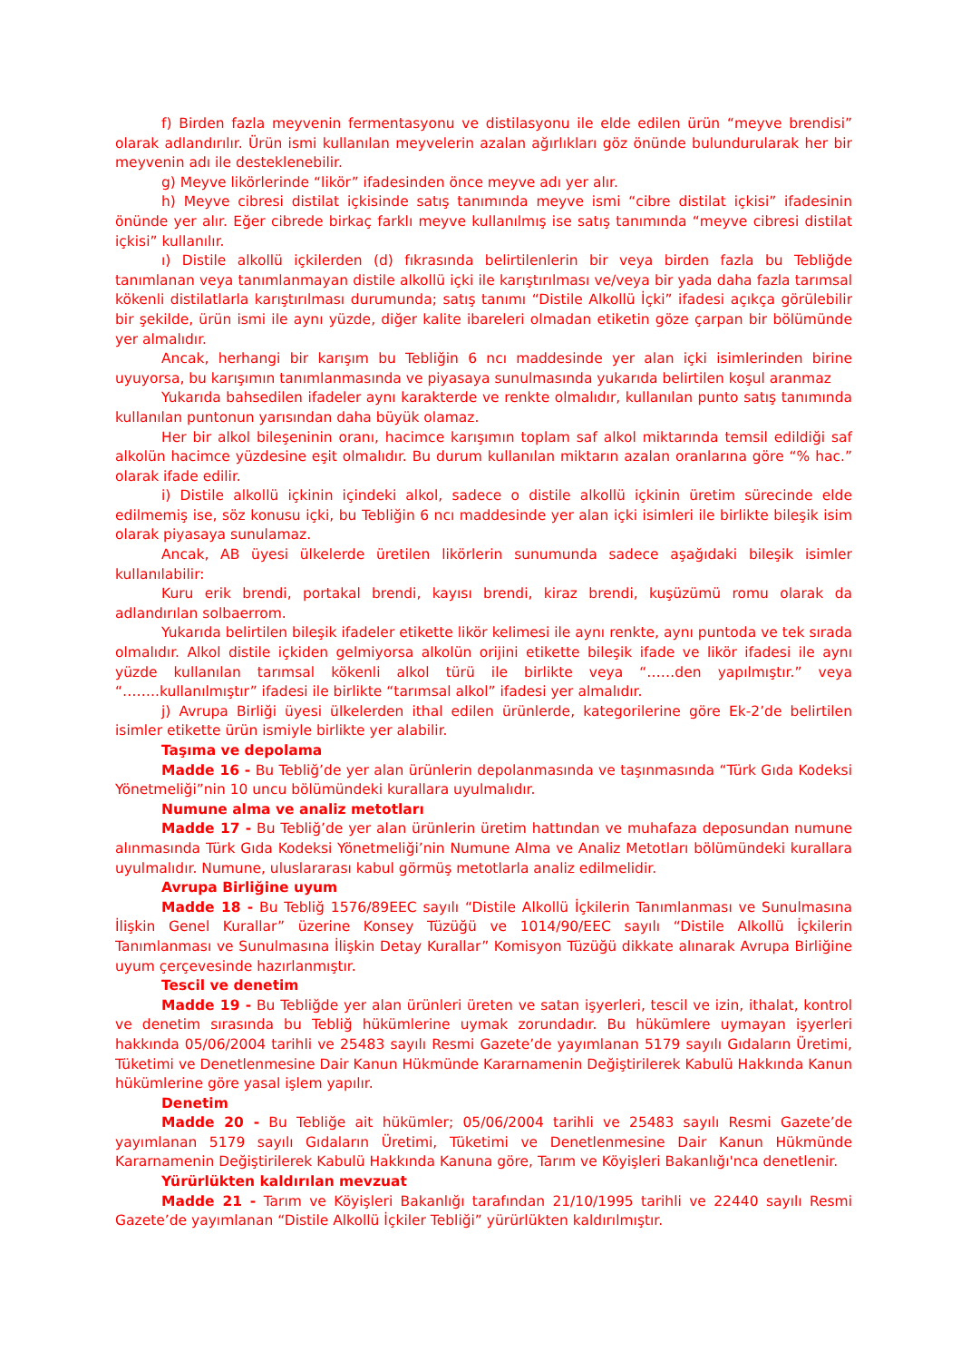f) Birden fazla meyvenin fermentasyonu ve distilasyonu ile elde edilen ürün “meyve brendisi” olarak adlandırılır. Ürün ismi kullanılan meyvelerin azalan ağırlıkları göz önünde bulundurularak her bir meyvenin adı ile desteklenebilir.
g) Meyve likörlerinde “likör” ifadesinden önce meyve adı yer alır.
h) Meyve cibresi distilat içkisinde satış tanımında meyve ismi “cibre distilat içkisi” ifadesinin önünde yer alır. Eğer cibrede birkaç farklı meyve kullanılmış ise satış tanımında “meyve cibresi distilat içkisi” kullanılır.
ı) Distile alkollü içkilerden (d) fıkrasında belirtilenlerin bir veya birden fazla bu Tebliğde tanımlanan veya tanımlanmayan distile alkollü içki ile karıştırılması ve/veya bir yada daha fazla tarımsal kökenli distilatlarla karıştırılması durumunda; satış tanımı “Distile Alkollü İçki” ifadesi açıkça görülebilir bir şekilde, ürün ismi ile aynı yüzde, diğer kalite ibareleri olmadan etiketin göze çarpan bir bölümünde yer almalıdır.
Ancak, herhangi bir karışım bu Tebliğin 6 ncı maddesinde yer alan içki isimlerinden birine uyuyorsa, bu karışımın tanımlanmasında ve piyasaya sunulmasında yukarıda belirtilen koşul aranmaz
Yukarıda bahsedilen ifadeler aynı karakterde ve renkte olmalıdır, kullanılan punto satış tanımında kullanılan puntonun yarısından daha büyük olamaz.
Her bir alkol bileşeninin oranı, hacimce karışımın toplam saf alkol miktarında temsil edildiği saf alkolün hacimce yüzdesine eşit olmalıdır. Bu durum kullanılan miktarın azalan oranlarına göre “% hac.” olarak ifade edilir.
i) Distile alkollü içkinin içindeki alkol, sadece o distile alkollü içkinin üretim sürecinde elde edilmemiş ise, söz konusu içki, bu Tebliğin 6 ncı maddesinde yer alan içki isimleri ile birlikte bileşik isim olarak piyasaya sunulamaz.
Ancak, AB üyesi ülkelerde üretilen likörlerin sunumunda sadece aşağıdaki bileşik isimler kullanılabilir:
Kuru erik brendi, portakal brendi, kayısı brendi, kiraz brendi, kuşüzümü romu olarak da adlandırılan solbaerrom.
Yukarıda belirtilen bileşik ifadeler etikette likör kelimesi ile aynı renkte, aynı puntoda ve tek sırada olmalıdır. Alkol distile içkiden gelmiyorsa alkolün orijini etikette bileşik ifade ve likör ifadesi ile aynı yüzde kullanılan tarımsal kökenli alkol türü ile birlikte veya “……den yapılmıştır.” veya “……..kullanılmıştır” ifadesi ile birlikte “tarımsal alkol” ifadesi yer almalıdır.
j) Avrupa Birliği üyesi ülkelerden ithal edilen ürünlerde, kategorilerine göre Ek-2’de belirtilen isimler etikette ürün ismiyle birlikte yer alabilir.
Taşıma ve depolama
Madde 16 - Bu Tebliğ’de yer alan ürünlerin depolanmasında ve taşınmasında “Türk Gıda Kodeksi Yönetmeliği”nin 10 uncu bölümündeki kurallara uyulmalıdır.
Numune alma ve analiz metotları
Madde 17 - Bu Tebliğ’de yer alan ürünlerin üretim hattından ve muhafaza deposundan numune alınmasında Türk Gıda Kodeksi Yönetmeliği’nin Numune Alma ve Analiz Metotları bölümündeki kurallara uyulmalıdır. Numune, uluslararası kabul görmüş metotlarla analiz edilmelidir.
Avrupa Birliğine uyum
Madde 18 - Bu Tebliğ 1576/89EEC sayılı “Distile Alkollü İçkilerin Tanımlanması ve Sunulmasına İlişkin Genel Kurallar” üzerine Konsey Tüzüğü ve 1014/90/EEC sayılı “Distile Alkollü İçkilerin Tanımlanması ve Sunulmasına İlişkin Detay Kurallar” Komisyon Tüzüğü dikkate alınarak Avrupa Birliğine uyum çerçevesinde hazırlanmıştır.
Tescil ve denetim
Madde 19 - Bu Tebliğde yer alan ürünleri üreten ve satan işyerleri, tescil ve izin, ithalat, kontrol ve denetim sırasında bu Tebliğ hükümlerine uymak zorundadır. Bu hükümlere uymayan işyerleri hakkında 05/06/2004 tarihli ve 25483 sayılı Resmi Gazete’de yayımlanan 5179 sayılı Gıdaların Üretimi, Tüketimi ve Denetlenmesine Dair Kanun Hükmünde Kararnamenin Değiştirilerek Kabulü Hakkında Kanun hükümlerine göre yasal işlem yapılır.
Denetim
Madde 20 - Bu Tebliğe ait hükümler; 05/06/2004 tarihli ve 25483 sayılı Resmi Gazete’de yayımlanan 5179 sayılı Gıdaların Üretimi, Tüketimi ve Denetlenmesine Dair Kanun Hükmünde Kararnamenin Değiştirilerek Kabulü Hakkında Kanuna göre, Tarım ve Köyişleri Bakanlığı'nca denetlenir.
Yürürlükten kaldırılan mevzuat
Madde 21 - Tarım ve Köyişleri Bakanlığı tarafından 21/10/1995 tarihli ve 22440 sayılı Resmi Gazete’de yayımlanan “Distile Alkollü İçkiler Tebliği” yürürlükten kaldırılmıştır.